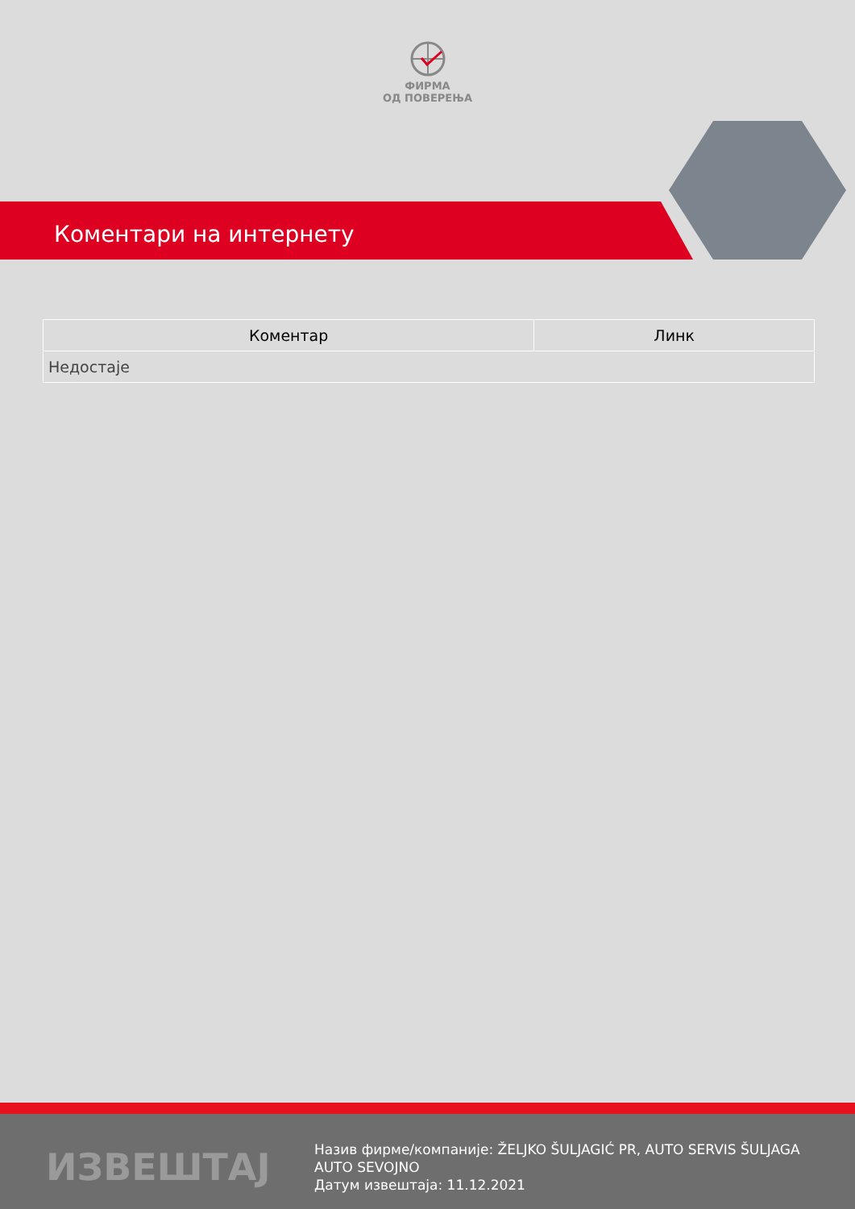ФИРМА
ОД ПОВЕРЕЊА
Коментари на интернету
| Коментар | Линк |
| --- | --- |
| Недостаје | |
ИЗВЕШТАЈ
Назив фирме/компаније: ŽELJKO ŠULJAGIĆ PR, AUTO SERVIS ŠULJAGA
AUTO SEVOJNO
Датум извештаја: 11.12.2021